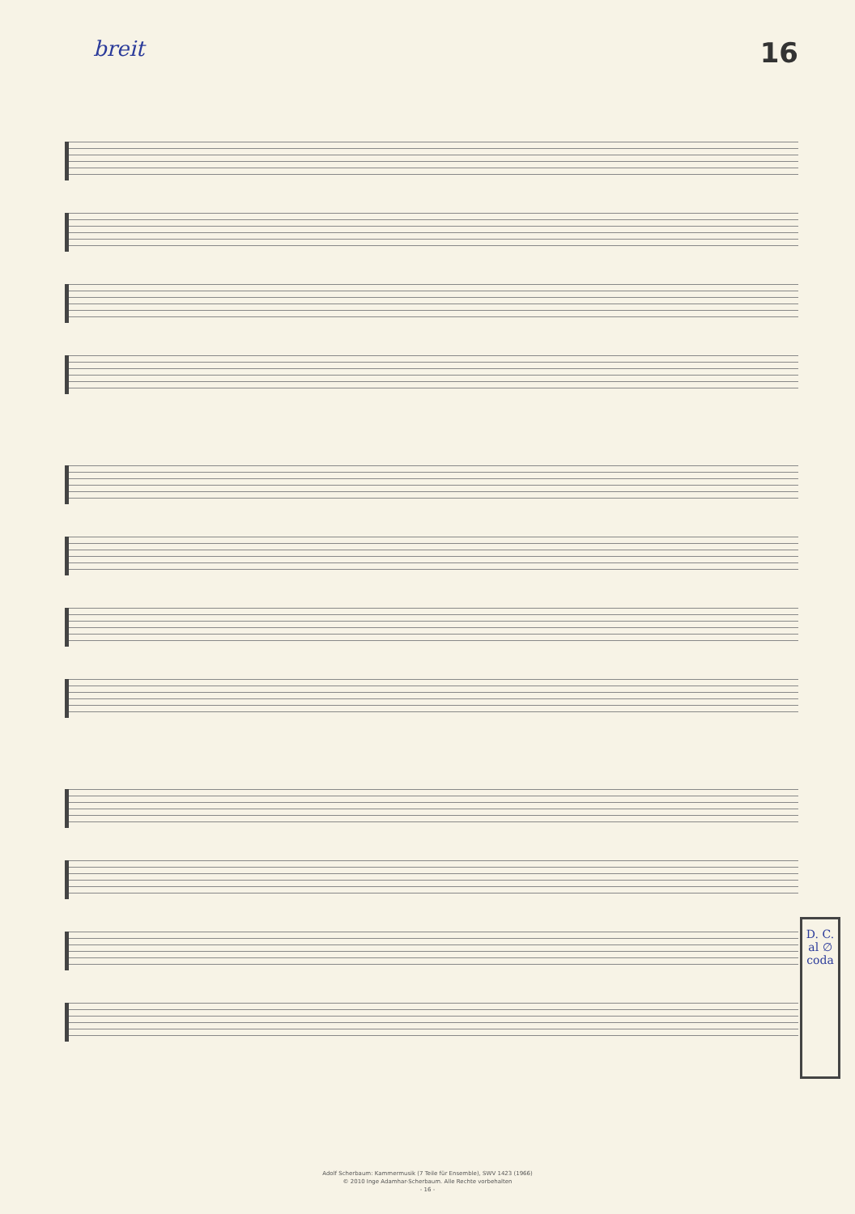breit 16
D. C. al ∅ coda
Adolf Scherbaum: Kammermusik (7 Teile für Ensemble), SWV 1423 (1966)
© 2010 Inge Adamhar-Scherbaum. Alle Rechte vorbehalten
- 16 -